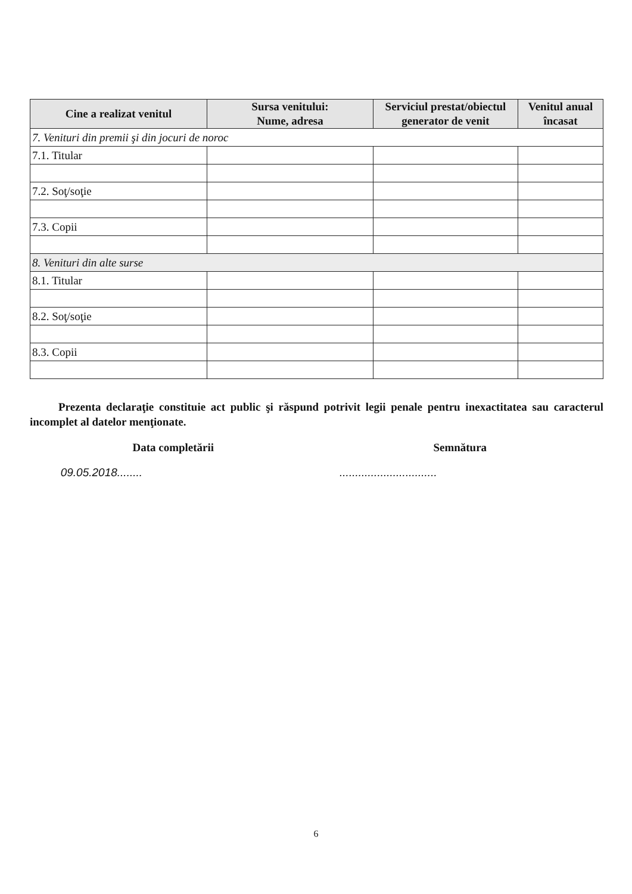| Cine a realizat venitul | Sursa venitului: Nume, adresa | Serviciul prestat/obiectul generator de venit | Venitul anual încasat |
| --- | --- | --- | --- |
| 7. Venituri din premii şi din jocuri de noroc | | | |
| 7.1. Titular | | | |
| 7.2. Soţ/soţie | | | |
| 7.3. Copii | | | |
| 8. Venituri din alte surse | | | |
| 8.1. Titular | | | |
| 8.2. Soţ/soţie | | | |
| 8.3. Copii | | | |
Prezenta declaraţie constituie act public şi răspund potrivit legii penale pentru inexactitatea sau caracterul incomplet al datelor menţionate.
Data completării
09.05.2018........
Semnătura
...............................
6